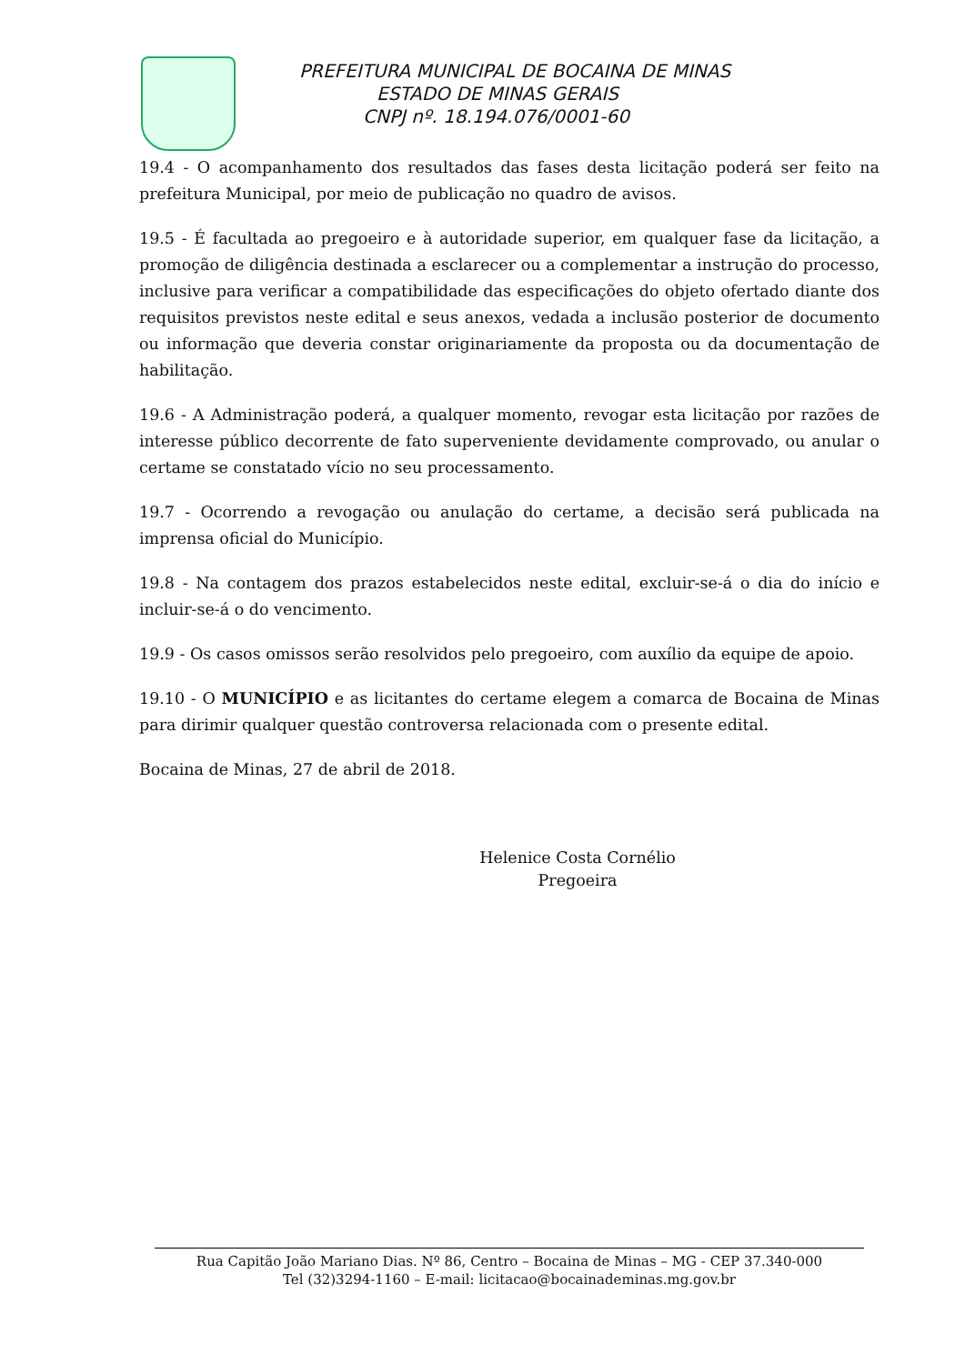PREFEITURA MUNICIPAL DE BOCAINA DE MINAS
ESTADO DE MINAS GERAIS
CNPJ nº. 18.194.076/0001-60
19.4 - O acompanhamento dos resultados das fases desta licitação poderá ser feito na prefeitura Municipal, por meio de publicação no quadro de avisos.
19.5 - É facultada ao pregoeiro e à autoridade superior, em qualquer fase da licitação, a promoção de diligência destinada a esclarecer ou a complementar a instrução do processo, inclusive para verificar a compatibilidade das especificações do objeto ofertado diante dos requisitos previstos neste edital e seus anexos, vedada a inclusão posterior de documento ou informação que deveria constar originariamente da proposta ou da documentação de habilitação.
19.6 - A Administração poderá, a qualquer momento, revogar esta licitação por razões de interesse público decorrente de fato superveniente devidamente comprovado, ou anular o certame se constatado vício no seu processamento.
19.7 - Ocorrendo a revogação ou anulação do certame, a decisão será publicada na imprensa oficial do Município.
19.8 - Na contagem dos prazos estabelecidos neste edital, excluir-se-á o dia do início e incluir-se-á o do vencimento.
19.9 - Os casos omissos serão resolvidos pelo pregoeiro, com auxílio da equipe de apoio.
19.10 - O MUNICÍPIO e as licitantes do certame elegem a comarca de Bocaina de Minas para dirimir qualquer questão controversa relacionada com o presente edital.
Bocaina de Minas, 27 de abril de 2018.
Helenice Costa Cornélio
Pregoeira
Rua Capitão João Mariano Dias. Nº 86, Centro – Bocaina de Minas – MG - CEP 37.340-000
Tel (32)3294-1160 – E-mail: licitacao@bocainademinas.mg.gov.br